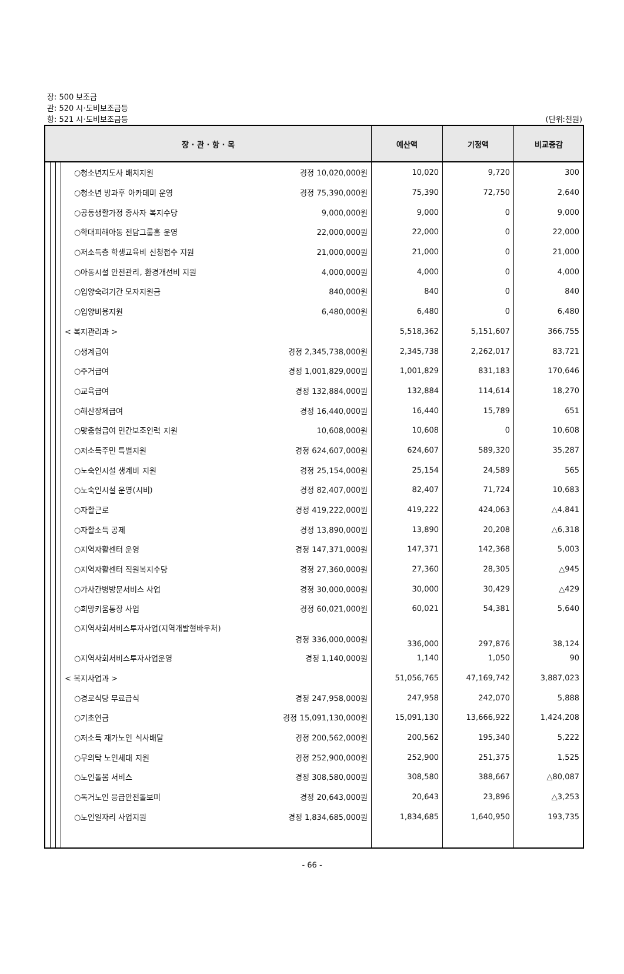장: 500 보조금
관: 520 시·도비보조금등
항: 521 시·도비보조금등
(단위:천원)
| 장 · 관 · 항 · 목 | | | | 예산액 | 기정액 | 비교증감 |
| --- | --- | --- | --- | --- | --- | --- |
| | | | ○청소년지도사 배치지원 경정 10,020,000원 | 10,020 | 9,720 | 300 |
| | | | ○청소년 방과후 아카데미 운영 경정 75,390,000원 | 75,390 | 72,750 | 2,640 |
| | | | ○공동생활가정 종사자 복지수당 9,000,000원 | 9,000 | 0 | 9,000 |
| | | | ○학대피해아동 전담그룹홈 운영 22,000,000원 | 22,000 | 0 | 22,000 |
| | | | ○저소득층 학생교육비 신청접수 지원 21,000,000원 | 21,000 | 0 | 21,000 |
| | | | ○아동시설 안전관리, 환경개선비 지원 4,000,000원 | 4,000 | 0 | 4,000 |
| | | | ○입양숙려기간 모자지원금 840,000원 | 840 | 0 | 840 |
| | | | ○입양비용지원 6,480,000원 | 6,480 | 0 | 6,480 |
| | | | < 복지관리과 > | 5,518,362 | 5,151,607 | 366,755 |
| | | | ○생계급여 경정 2,345,738,000원 | 2,345,738 | 2,262,017 | 83,721 |
| | | | ○주거급여 경정 1,001,829,000원 | 1,001,829 | 831,183 | 170,646 |
| | | | ○교육급여 경정 132,884,000원 | 132,884 | 114,614 | 18,270 |
| | | | ○해산장제급여 경정 16,440,000원 | 16,440 | 15,789 | 651 |
| | | | ○맞춤형급여 민간보조인력 지원 10,608,000원 | 10,608 | 0 | 10,608 |
| | | | ○저소득주민 특별지원 경정 624,607,000원 | 624,607 | 589,320 | 35,287 |
| | | | ○노숙인시설 생계비 지원 경정 25,154,000원 | 25,154 | 24,589 | 565 |
| | | | ○노숙인시설 운영(시비) 경정 82,407,000원 | 82,407 | 71,724 | 10,683 |
| | | | ○자활근로 경정 419,222,000원 | 419,222 | 424,063 | △4,841 |
| | | | ○자활소득 공제 경정 13,890,000원 | 13,890 | 20,208 | △6,318 |
| | | | ○지역자활센터 운영 경정 147,371,000원 | 147,371 | 142,368 | 5,003 |
| | | | ○지역자활센터 직원복지수당 경정 27,360,000원 | 27,360 | 28,305 | △945 |
| | | | ○가사간병방문서비스 사업 경정 30,000,000원 | 30,000 | 30,429 | △429 |
| | | | ○희망키움통장 사업 경정 60,021,000원 | 60,021 | 54,381 | 5,640 |
| | | | ○지역사회서비스투자사업(지역개발형바우처) 경정 336,000,000원 | 336,000 | 297,876 | 38,124 |
| | | | ○지역사회서비스투자사업운영 경정 1,140,000원 | 1,140 | 1,050 | 90 |
| | | | < 복지사업과 > | 51,056,765 | 47,169,742 | 3,887,023 |
| | | | ○경로식당 무료급식 경정 247,958,000원 | 247,958 | 242,070 | 5,888 |
| | | | ○기초연금 경정 15,091,130,000원 | 15,091,130 | 13,666,922 | 1,424,208 |
| | | | ○저소득 재가노인 식사배달 경정 200,562,000원 | 200,562 | 195,340 | 5,222 |
| | | | ○무의탁 노인세대 지원 경정 252,900,000원 | 252,900 | 251,375 | 1,525 |
| | | | ○노인돌봄 서비스 경정 308,580,000원 | 308,580 | 388,667 | △80,087 |
| | | | ○독거노인 응급안전돌보미 경정 20,643,000원 | 20,643 | 23,896 | △3,253 |
| | | | ○노인일자리 사업지원 경정 1,834,685,000원 | 1,834,685 | 1,640,950 | 193,735 |
- 66 -